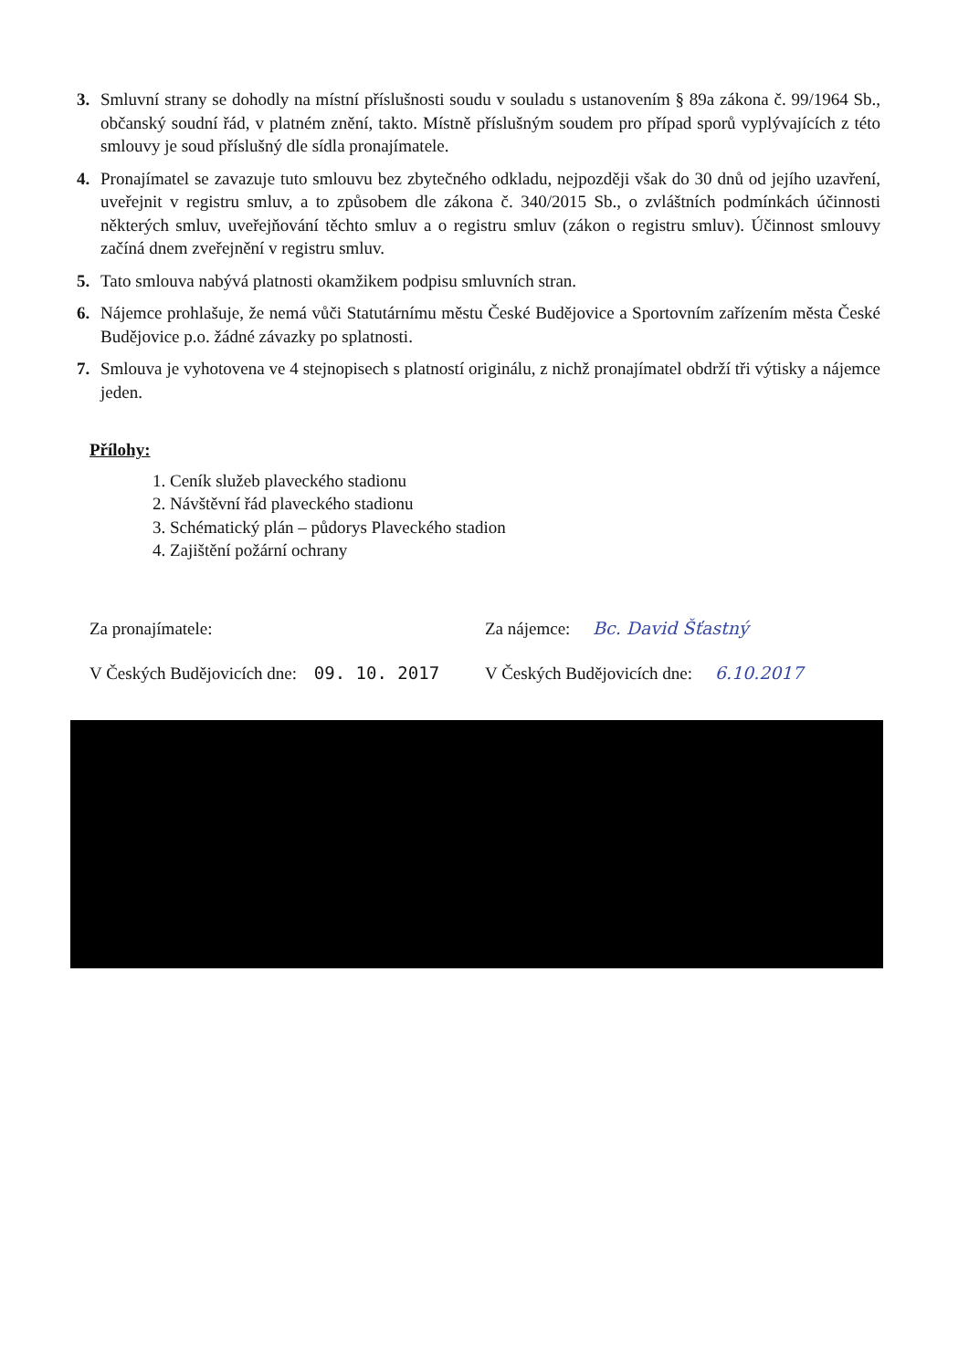3. Smluvní strany se dohodly na místní příslušnosti soudu v souladu s ustanovením § 89a zákona č. 99/1964 Sb., občanský soudní řád, v platném znění, takto. Místně příslušným soudem pro případ sporů vyplývajících z této smlouvy je soud příslušný dle sídla pronajímatele.
4. Pronajímatel se zavazuje tuto smlouvu bez zbytečného odkladu, nejpozději však do 30 dnů od jejího uzavření, uveřejnit v registru smluv, a to způsobem dle zákona č. 340/2015 Sb., o zvláštních podmínkách účinnosti některých smluv, uveřejňování těchto smluv a o registru smluv (zákon o registru smluv). Účinnost smlouvy začíná dnem zveřejnění v registru smluv.
5. Tato smlouva nabývá platnosti okamžikem podpisu smluvních stran.
6. Nájemce prohlašuje, že nemá vůči Statutárnímu městu České Budějovice a Sportovním zařízením města České Budějovice p.o. žádné závazky po splatnosti.
7. Smlouva je vyhotovena ve 4 stejnopisech s platností originálu, z nichž pronajímatel obdrží tři výtisky a nájemce jeden.
Přílohy:
1. Ceník služeb plaveckého stadionu
2. Návštěvní řád plaveckého stadionu
3. Schématický plán – půdorys Plaveckého stadion
4. Zajištění požární ochrany
Za pronajímatele:
V Českých Budějovicích dne: 09. 10. 2017
Za nájemce: Bc. David Šťastný
V Českých Budějovicích dne: 6.10.2017